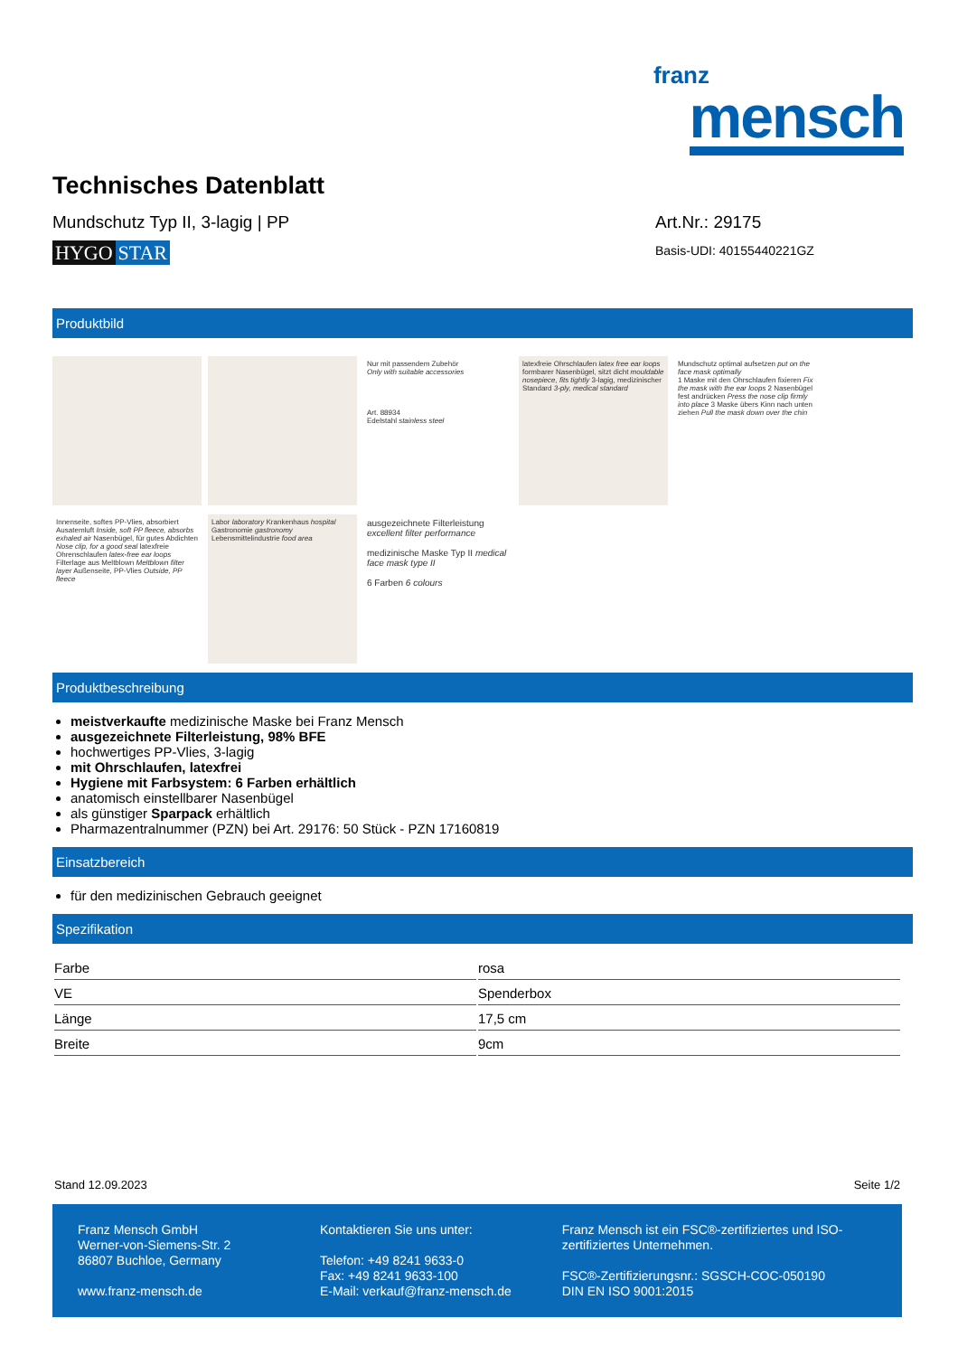franz
mensch
Technisches Datenblatt
Mundschutz Typ II, 3-lagig | PP
HYGO STAR
Art.Nr.: 29175
Basis-UDI: 40155440221GZ
Produktbild
Nur mit passendem Zubehör
Only with suitable accessories
Art. 88934
Edelstahl stainless steel
latexfreie Ohrschlaufen latex free ear loops formbarer Nasenbügel, sitzt dicht mouldable nosepiece, fits tightly 3-lagig, medizinischer Standard 3-ply, medical standard
Mundschutz optimal aufsetzen put on the face mask optimally
1 Maske mit den Ohrschlaufen fixieren Fix the mask with the ear loops 2 Nasenbügel fest andrücken Press the nose clip firmly into place 3 Maske übers Kinn nach unten ziehen Pull the mask down over the chin
Innenseite, softes PP-Vlies, absorbiert Ausatemluft Inside, soft PP fleece, absorbs exhaled air Nasenbügel, für gutes Abdichten Nose clip, for a good seal latexfreie Ohrenschlaufen latex-free ear loops Filterlage aus Meltblown Meltblown filter layer Außenseite, PP-Vlies Outside, PP fleece
Labor laboratory Krankenhaus hospital Gastronomie gastronomy Lebensmittelindustrie food area
ausgezeichnete Filterleistung excellent filter performance
medizinische Maske Typ II medical face mask type II
6 Farben 6 colours
Produktbeschreibung
meistverkaufte medizinische Maske bei Franz Mensch
ausgezeichnete Filterleistung, 98% BFE
hochwertiges PP-Vlies, 3-lagig
mit Ohrschlaufen, latexfrei
Hygiene mit Farbsystem: 6 Farben erhältlich
anatomisch einstellbarer Nasenbügel
als günstiger Sparpack erhältlich
Pharmazentralnummer (PZN) bei Art. 29176: 50 Stück - PZN 17160819
Einsatzbereich
für den medizinischen Gebrauch geeignet
Spezifikation
| Farbe | rosa |
| VE | Spenderbox |
| Länge | 17,5 cm |
| Breite | 9cm |
Stand 12.09.2023 Seite 1/2
Franz Mensch GmbH
Werner-von-Siemens-Str. 2
86807 Buchloe, Germany
www.franz-mensch.de
Kontaktieren Sie uns unter:
Telefon: +49 8241 9633-0
Fax: +49 8241 9633-100
E-Mail: verkauf@franz-mensch.de
Franz Mensch ist ein FSC®-zertifiziertes und ISO-zertifiziertes Unternehmen.
FSC®-Zertifizierungsnr.: SGSCH-COC-050190
DIN EN ISO 9001:2015